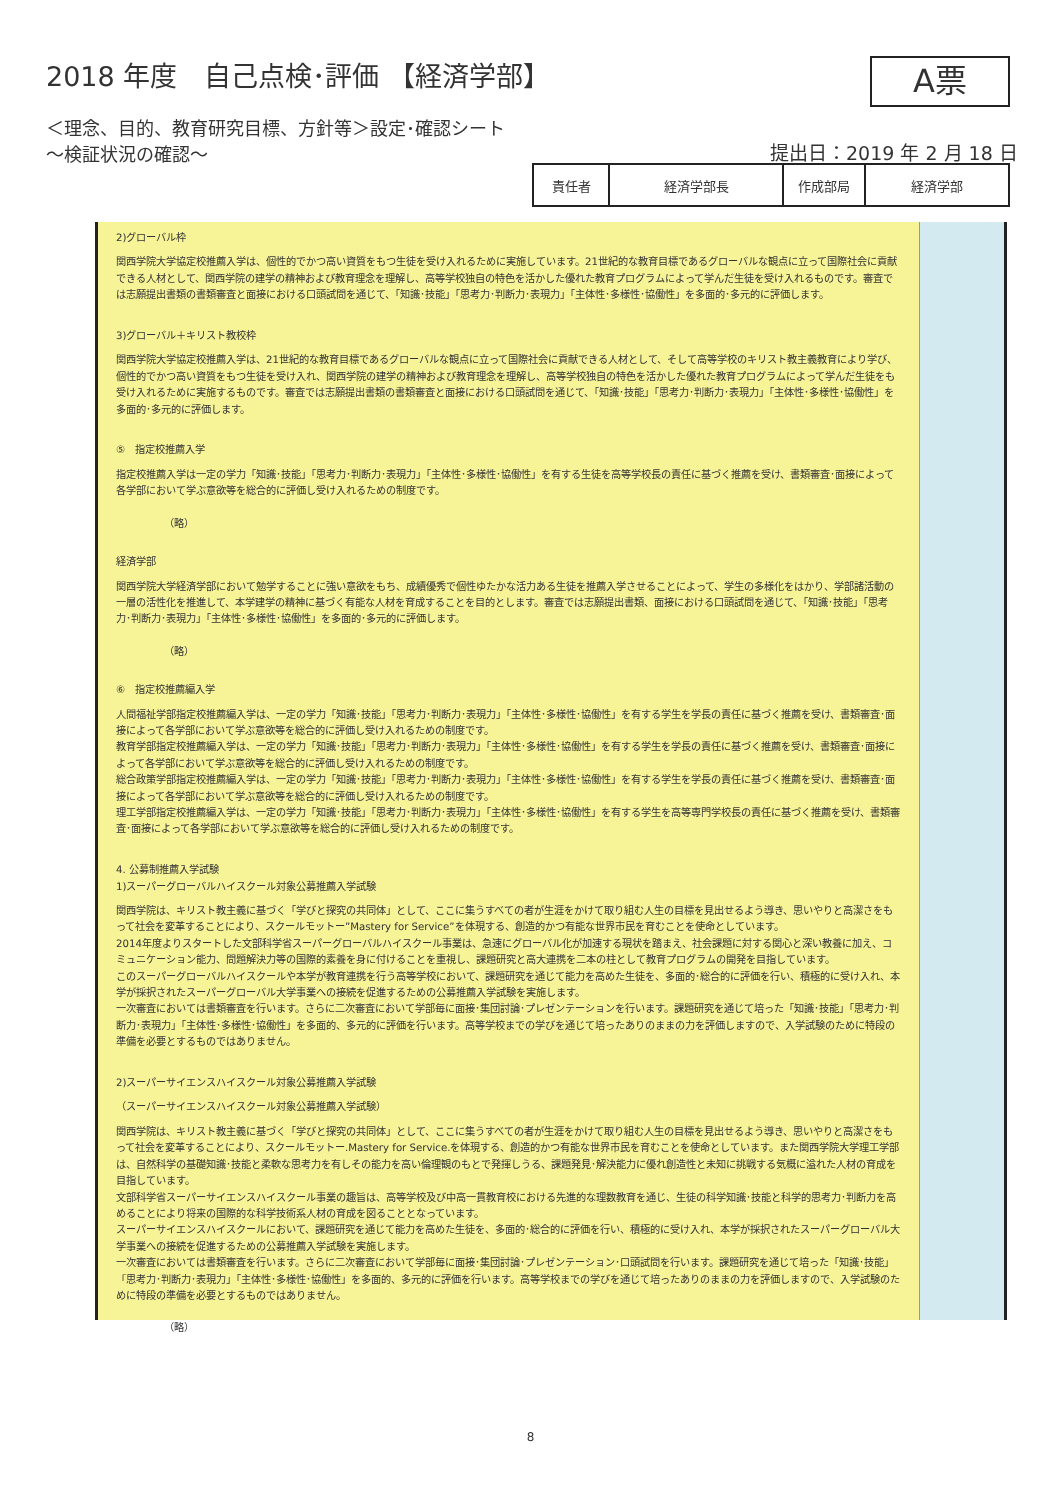2018 年度　自己点検･評価 【経済学部】
＜理念、目的、教育研究目標、方針等＞設定･確認シート
～検証状況の確認～
A票
提出日：2019 年 2 月 18 日
| 責任者 | 経済学部長 | 作成部局 | 経済学部 |
2)グローバル枠
関西学院大学協定校推薦入学は、個性的でかつ高い資質をもつ生徒を受け入れるために実施しています。21世紀的な教育目標であるグローバルな観点に立って国際社会に貢献できる人材として、関西学院の建学の精神および教育理念を理解し、高等学校独自の特色を活かした優れた教育プログラムによって学んだ生徒を受け入れるものです。審査では志願提出書類の書類審査と面接における口頭試問を通じて、「知識･技能」「思考力･判断力･表現力」「主体性･多様性･協働性」を多面的･多元的に評価します。
3)グローバル＋キリスト教校枠
関西学院大学協定校推薦入学は、21世紀的な教育目標であるグローバルな観点に立って国際社会に貢献できる人材として、そして高等学校のキリスト教主義教育により学び、個性的でかつ高い資質をもつ生徒を受け入れ、関西学院の建学の精神および教育理念を理解し、高等学校独自の特色を活かした優れた教育プログラムによって学んだ生徒をも受け入れるために実施するものです。審査では志願提出書類の書類審査と面接における口頭試問を通じて、「知識･技能」「思考力･判断力･表現力」「主体性･多様性･協働性」を多面的･多元的に評価します。
⑤　指定校推薦入学
指定校推薦入学は一定の学力「知識･技能」「思考力･判断力･表現力」「主体性･多様性･協働性」を有する生徒を高等学校長の責任に基づく推薦を受け、書類審査･面接によって各学部において学ぶ意欲等を総合的に評価し受け入れるための制度です。
（略）
経済学部
関西学院大学経済学部において勉学することに強い意欲をもち、成績優秀で個性ゆたかな活力ある生徒を推薦入学させることによって、学生の多様化をはかり、学部諸活動の一層の活性化を推進して、本学建学の精神に基づく有能な人材を育成することを目的とします。審査では志願提出書類、面接における口頭試問を通じて、「知識･技能」「思考力･判断力･表現力」「主体性･多様性･協働性」を多面的･多元的に評価します。
（略）
⑥　指定校推薦編入学
人間福祉学部指定校推薦編入学は、一定の学力「知識･技能」「思考力･判断力･表現力」「主体性･多様性･協働性」を有する学生を学長の責任に基づく推薦を受け、書類審査･面接によって各学部において学ぶ意欲等を総合的に評価し受け入れるための制度です。
教育学部指定校推薦編入学は、一定の学力「知識･技能」「思考力･判断力･表現力」「主体性･多様性･協働性」を有する学生を学長の責任に基づく推薦を受け、書類審査･面接によって各学部において学ぶ意欲等を総合的に評価し受け入れるための制度です。
総合政策学部指定校推薦編入学は、一定の学力「知識･技能」「思考力･判断力･表現力」「主体性･多様性･協働性」を有する学生を学長の責任に基づく推薦を受け、書類審査･面接によって各学部において学ぶ意欲等を総合的に評価し受け入れるための制度です。
理工学部指定校推薦編入学は、一定の学力「知識･技能」「思考力･判断力･表現力」「主体性･多様性･協働性」を有する学生を高等専門学校長の責任に基づく推薦を受け、書類審査･面接によって各学部において学ぶ意欲等を総合的に評価し受け入れるための制度です。
4. 公募制推薦入学試験
1)スーパーグローバルハイスクール対象公募推薦入学試験
関西学院は、キリスト教主義に基づく「学びと探究の共同体」として、ここに集うすべての者が生涯をかけて取り組む人生の目標を見出せるよう導き、思いやりと高潔さをもって社会を変革することにより、スクールモットー”Mastery for Service”を体現する、創造的かつ有能な世界市民を育むことを使命としています。
2014年度よりスタートした文部科学省スーパーグローバルハイスクール事業は、急速にグローバル化が加速する現状を踏まえ、社会課題に対する関心と深い教養に加え、コミュニケーション能力、問題解決力等の国際的素養を身に付けることを重視し、課題研究と高大連携を二本の柱として教育プログラムの開発を目指しています。
このスーパーグローバルハイスクールや本学が教育連携を行う高等学校において、課題研究を通じて能力を高めた生徒を、多面的･総合的に評価を行い、積極的に受け入れ、本学が採択されたスーパーグローバル大学事業への接続を促進するための公募推薦入学試験を実施します。
一次審査においては書類審査を行います。さらに二次審査において学部毎に面接･集団討論･プレゼンテーションを行います。課題研究を通じて培った「知識･技能」「思考力･判断力･表現力」「主体性･多様性･協働性」を多面的、多元的に評価を行います。高等学校までの学びを通じて培ったありのままの力を評価しますので、入学試験のために特段の準備を必要とするものではありません。
2)スーパーサイエンスハイスクール対象公募推薦入学試験
（スーパーサイエンスハイスクール対象公募推薦入学試験）
関西学院は、キリスト教主義に基づく「学びと探究の共同体」として、ここに集うすべての者が生涯をかけて取り組む人生の目標を見出せるよう導き、思いやりと高潔さをもって社会を変革することにより、スクールモットー.Mastery for Service.を体現する、創造的かつ有能な世界市民を育むことを使命としています。また関西学院大学理工学部は、自然科学の基礎知識･技能と柔軟な思考力を有しその能力を高い倫理観のもとで発揮しうる、課題発見･解決能力に優れ創造性と未知に挑戦する気概に溢れた人材の育成を目指しています。
文部科学省スーパーサイエンスハイスクール事業の趣旨は、高等学校及び中高一貫教育校における先進的な理数教育を通じ、生徒の科学知識･技能と科学的思考力･判断力を高めることにより将来の国際的な科学技術系人材の育成を図ることとなっています。
スーパーサイエンスハイスクールにおいて、課題研究を通じて能力を高めた生徒を、多面的･総合的に評価を行い、積極的に受け入れ、本学が採択されたスーパーグローバル大学事業への接続を促進するための公募推薦入学試験を実施します。
一次審査においては書類審査を行います。さらに二次審査において学部毎に面接･集団討論･プレゼンテーション･口頭試問を行います。課題研究を通じて培った「知識･技能」「思考力･判断力･表現力」「主体性･多様性･協働性」を多面的、多元的に評価を行います。高等学校までの学びを通じて培ったありのままの力を評価しますので、入学試験のために特段の準備を必要とするものではありません。
（略）
8